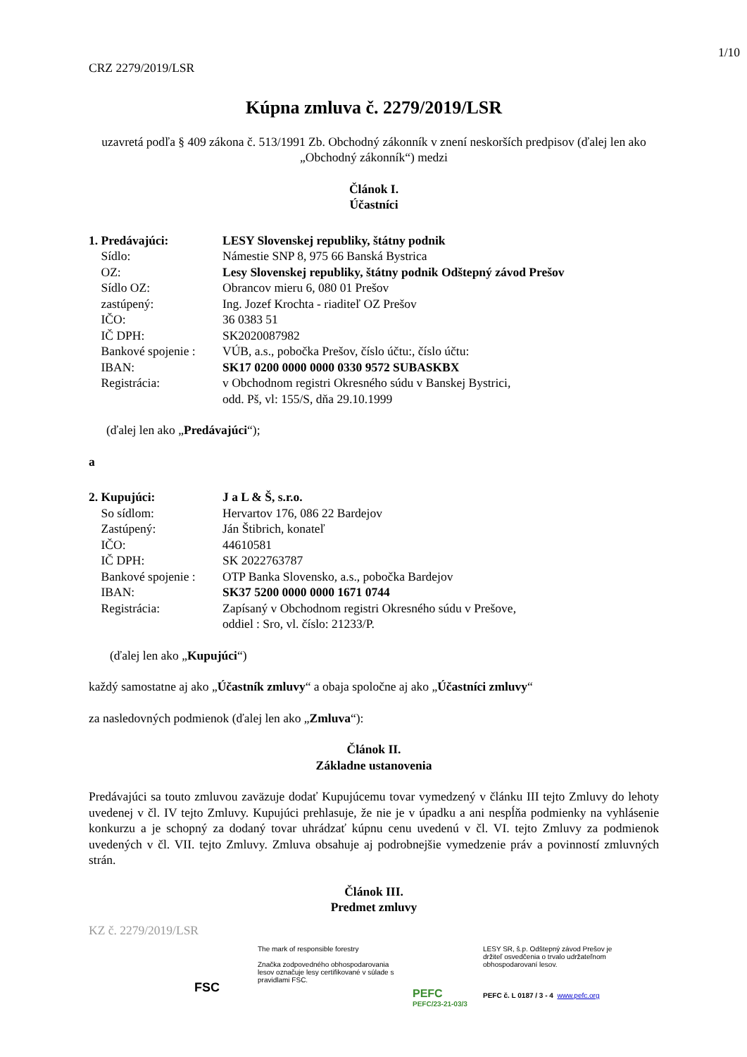1/10
CRZ 2279/2019/LSR
Kúpna zmluva č. 2279/2019/LSR
uzavretá podľa § 409 zákona č. 513/1991 Zb. Obchodný zákonník v znení neskorších predpisov (ďalej len ako „Obchodný zákonník“) medzi
Článok I.
Účastníci
1. Predávajúci:
LESY Slovenskej republiky, štátny podnik
Sídlo:
Námestie SNP 8, 975 66 Banská Bystrica
OZ:
Lesy Slovenskej republiky, štátny podnik Odštepný závod Prešov
Sídlo OZ:
Obrancov mieru 6, 080 01 Prešov
zastúpený:
Ing. Jozef Krochta - riaditeľ OZ Prešov
IČO:
36 0383 51
IČ DPH:
SK2020087982
Bankové spojenie :
VÚB, a.s., pobočka Prešov, číslo účtu:, číslo účtu:
IBAN:
SK17 0200 0000 0000 0330 9572 SUBASKBX
Registrácia:
v Obchodnom registri Okresného súdu v Banskej Bystrici,
odd. Pš, vl: 155/S, dňa 29.10.1999
(ďalej len ako „Predávajúci“);
a
2. Kupujúci:
J a L & Š, s.r.o.
So sídlom:
Hervartov 176, 086 22 Bardejov
Zastúpený:
Ján Štibrich, konateľ
IČO:
44610581
IČ DPH:
SK 2022763787
Bankové spojenie :
OTP Banka Slovensko, a.s., pobočka Bardejov
IBAN:
SK37 5200 0000 0000 1671 0744
Registrácia:
Zapísaný v Obchodnom registri Okresného súdu v Prešove,
oddiel : Sro, vl. číslo: 21233/P.
(ďalej len ako „Kupujúci“)
každý samostatne aj ako „Účastník zmluvy“ a obaja spoločne aj ako „Účastníci zmluvy“
za nasledovných podmienok (ďalej len ako „Zmluva“):
Článok II.
Základne ustanovenia
Predávajúci sa touto zmluvou zaväzuje dodať Kupujúcemu tovar vymedzený v článku III tejto Zmluvy do lehoty uvedenej v čl. IV tejto Zmluvy. Kupujúci prehlasuje, že nie je v úpadku a ani nespĺňa podmienky na vyhlásenie konkurzu a je schopný za dodaný tovar uhrádzať kúpnu cenu uvedenú v čl. VI. tejto Zmluvy za podmienok uvedených v čl. VII. tejto Zmluvy. Zmluva obsahuje aj podrobnejšie vymedzenie práv a povinností zmluvných strán.
Článok III.
Predmet zmluvy
KZ č. 2279/2019/LSR
FSC
The mark of responsible forestry
Značka zodpovedného obhospodarovania lesov označuje lesy certifikované v súlade s pravidlami FSC.
PEFC
PEFC/23-21-03/3
LESY SR, š.p. Odštepný závod Prešov je držiteľ osvedčenia o trvalo udržateľnom obhospodarovaní lesov.
PEFC č. L 0187 / 3 - 4 www.pefc.org